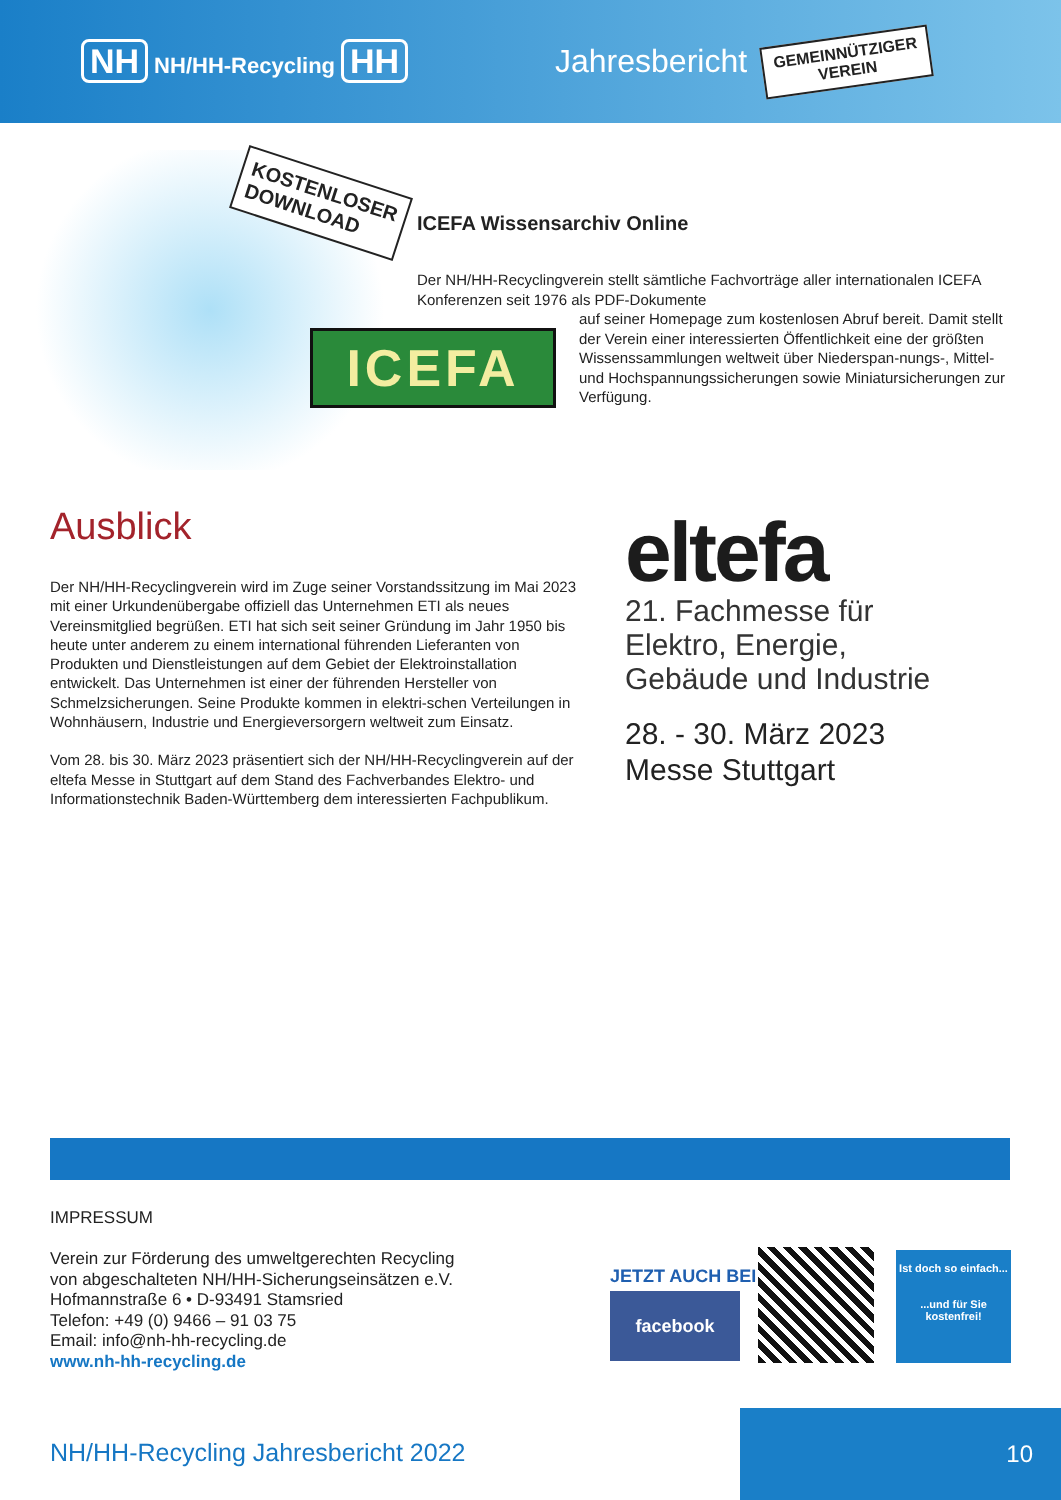NH NH/HH-Recycling HH Jahresbericht
GEMEINNÜTZIGER
VEREIN
KOSTENLOSER
DOWNLOAD
ICEFA
ICEFA Wissensarchiv Online
Der NH/HH-Recyclingverein stellt sämtliche Fachvorträge aller internationalen ICEFA Konferenzen seit 1976 als PDF-Dokumente
auf seiner Homepage zum kostenlosen Abruf bereit. Damit stellt der Verein einer interessierten Öffentlichkeit eine der größten Wissenssammlungen weltweit über Niederspan-nungs-, Mittel- und Hochspannungssicherungen sowie Miniatursicherungen zur Verfügung.
Ausblick
Der NH/HH-Recyclingverein wird im Zuge seiner Vorstandssitzung im Mai 2023 mit einer Urkundenübergabe offiziell das Unternehmen ETI als neues Vereinsmitglied begrüßen. ETI hat sich seit seiner Gründung im Jahr 1950 bis heute unter anderem zu einem international führenden Lieferanten von Produkten und Dienstleistungen auf dem Gebiet der Elektroinstallation entwickelt. Das Unternehmen ist einer der führenden Hersteller von Schmelzsicherungen. Seine Produkte kommen in elektri-schen Verteilungen in Wohnhäusern, Industrie und Energieversorgern weltweit zum Einsatz.
Vom 28. bis 30. März 2023 präsentiert sich der NH/HH-Recyclingverein auf der eltefa Messe in Stuttgart auf dem Stand des Fachverbandes Elektro- und Informationstechnik Baden-Württemberg dem interessierten Fachpublikum.
eltefa
21. Fachmesse für
Elektro, Energie,
Gebäude und Industrie
28. - 30. März 2023
Messe Stuttgart
IMPRESSUM
Verein zur Förderung des umweltgerechten Recycling
von abgeschalteten NH/HH-Sicherungseinsätzen e.V.
Hofmannstraße 6 • D-93491 Stamsried
Telefon: +49 (0) 9466 – 91 03 75
Email: info@nh-hh-recycling.de
www.nh-hh-recycling.de
JETZT AUCH BEI
facebook
Ist doch so einfach...
...und für Sie kostenfrei!
NH/HH-Recycling Jahresbericht 2022
10